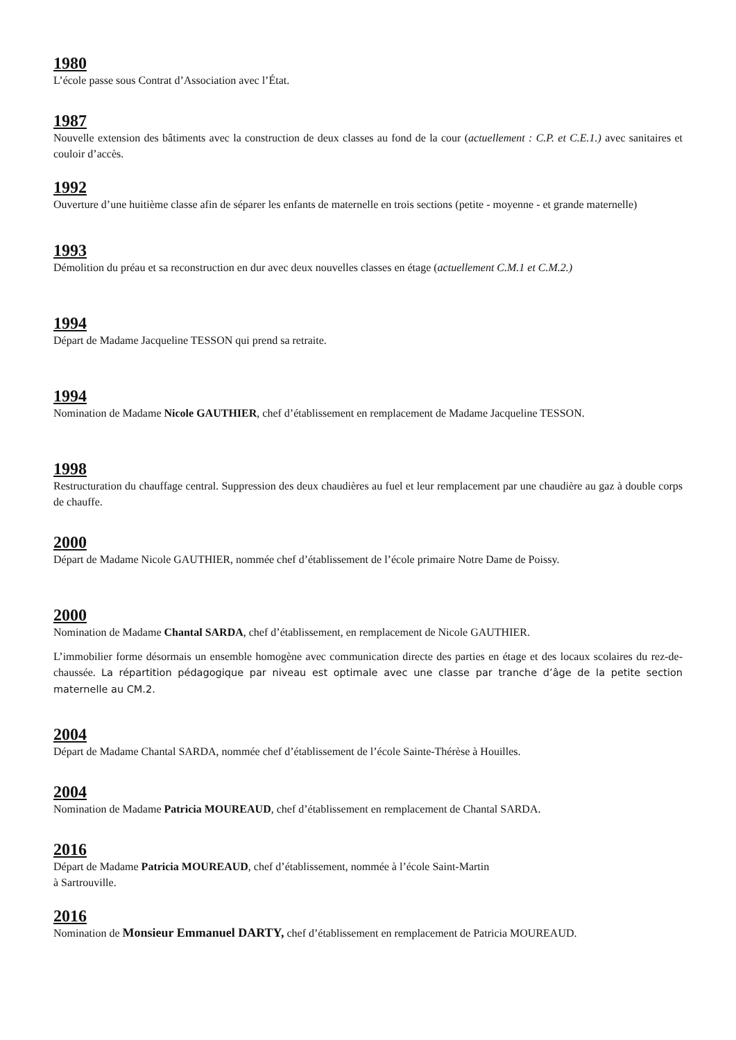1980
L’école passe sous Contrat d’Association avec l’État.
1987
Nouvelle extension des bâtiments avec la construction de deux classes au fond de la cour (actuellement : C.P. et C.E.1.) avec sanitaires et couloir d’accès.
1992
Ouverture d’une huitième classe afin de séparer les enfants de maternelle en trois sections (petite - moyenne - et grande maternelle)
1993
Démolition du préau et sa reconstruction en dur avec deux nouvelles classes en étage (actuellement C.M.1 et C.M.2.)
1994
Départ de Madame Jacqueline TESSON qui prend sa retraite.
1994
Nomination de Madame Nicole GAUTHIER, chef d’établissement en remplacement de Madame Jacqueline TESSON.
1998
Restructuration du chauffage central. Suppression des deux chaudières au fuel et leur remplacement par une chaudière au gaz à double corps de chauffe.
2000
Départ de Madame Nicole GAUTHIER, nommée chef d’établissement de l’école primaire Notre Dame de Poissy.
2000
Nomination de Madame Chantal SARDA, chef d’établissement, en remplacement de Nicole GAUTHIER.
L’immobilier forme désormais un ensemble homogène avec communication directe des parties en étage et des locaux scolaires du rez-de-chaussée. La répartition pédagogique par niveau est optimale avec une classe par tranche d’âge de la petite section maternelle au CM.2.
2004
Départ de Madame Chantal SARDA, nommée chef d’établissement de l’école Sainte-Thérèse à Houilles.
2004
Nomination de Madame Patricia MOUREAUD, chef d’établissement en remplacement de Chantal SARDA.
2016
Départ de Madame Patricia MOUREAUD, chef d’établissement, nommée à l’école Saint-Martin
à Sartrouville.
2016
Nomination de Monsieur Emmanuel DARTY, chef d’établissement en remplacement de Patricia MOUREAUD.